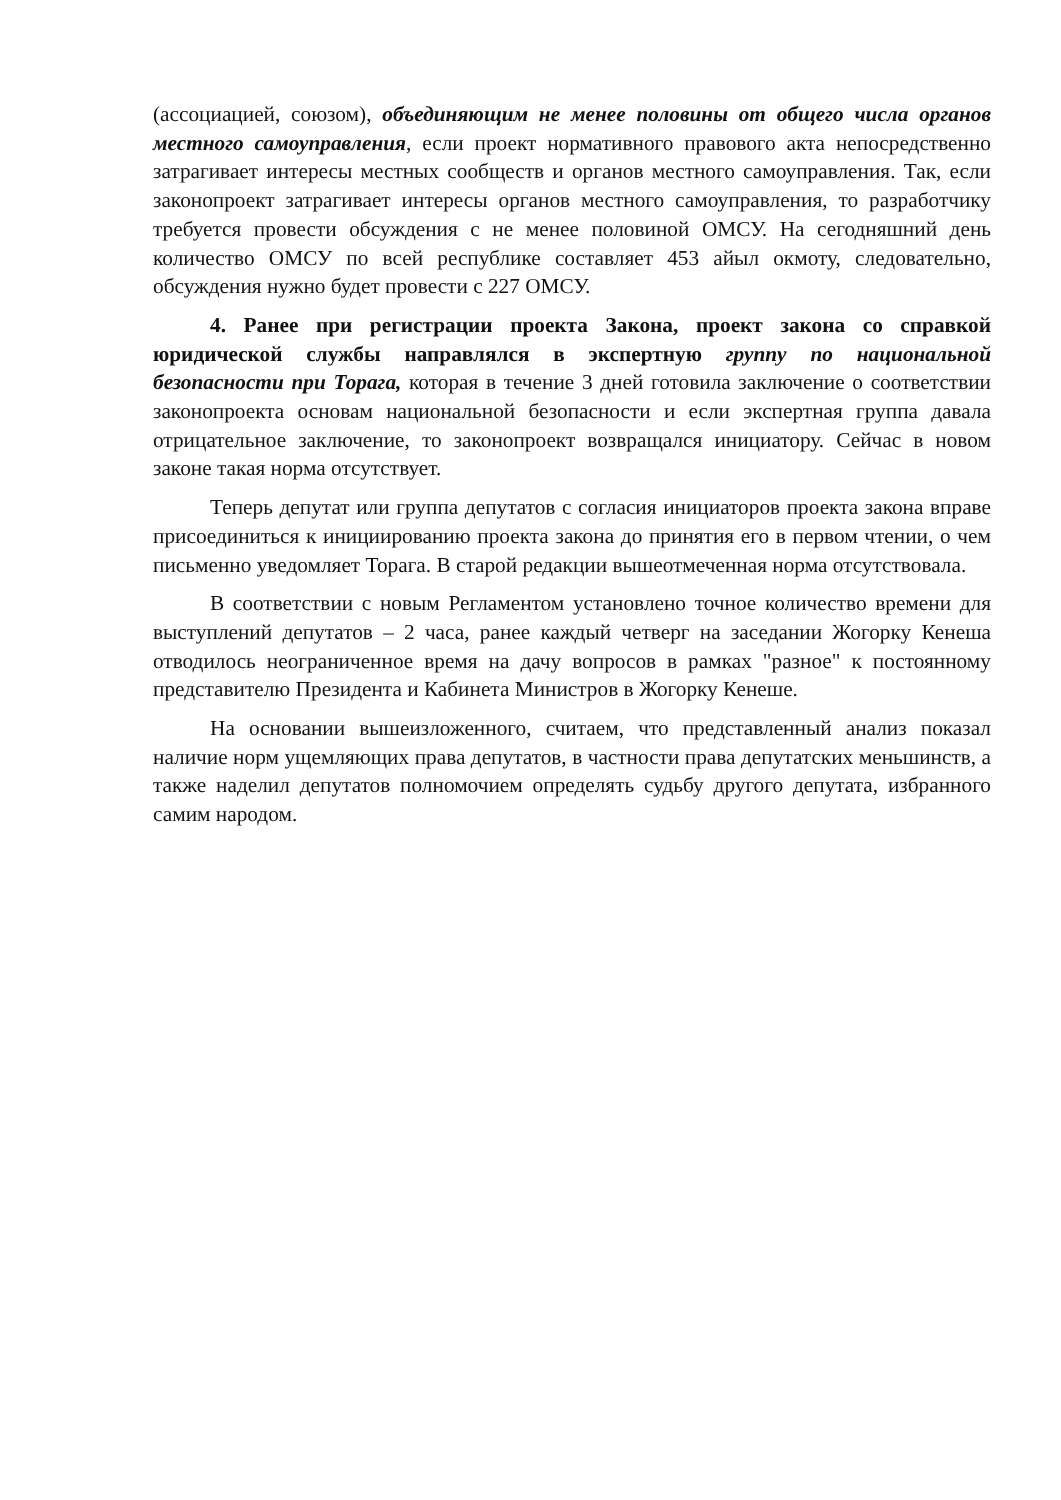(ассоциацией, союзом), объединяющим не менее половины от общего числа органов местного самоуправления, если проект нормативного правового акта непосредственно затрагивает интересы местных сообществ и органов местного самоуправления. Так, если законопроект затрагивает интересы органов местного самоуправления, то разработчику требуется провести обсуждения с не менее половиной ОМСУ. На сегодняшний день количество ОМСУ по всей республике составляет 453 айыл окмоту, следовательно, обсуждения нужно будет провести с 227 ОМСУ.
4. Ранее при регистрации проекта Закона, проект закона со справкой юридической службы направлялся в экспертную группу по национальной безопасности при Торага, которая в течение 3 дней готовила заключение о соответствии законопроекта основам национальной безопасности и если экспертная группа давала отрицательное заключение, то законопроект возвращался инициатору. Сейчас в новом законе такая норма отсутствует.
Теперь депутат или группа депутатов с согласия инициаторов проекта закона вправе присоединиться к инициированию проекта закона до принятия его в первом чтении, о чем письменно уведомляет Торага. В старой редакции вышеотмеченная норма отсутствовала.
В соответствии с новым Регламентом установлено точное количество времени для выступлений депутатов – 2 часа, ранее каждый четверг на заседании Жогорку Кенеша отводилось неограниченное время на дачу вопросов в рамках "разное" к постоянному представителю Президента и Кабинета Министров в Жогорку Кенеше.
На основании вышеизложенного, считаем, что представленный анализ показал наличие норм ущемляющих права депутатов, в частности права депутатских меньшинств, а также наделил депутатов полномочием определять судьбу другого депутата, избранного самим народом.